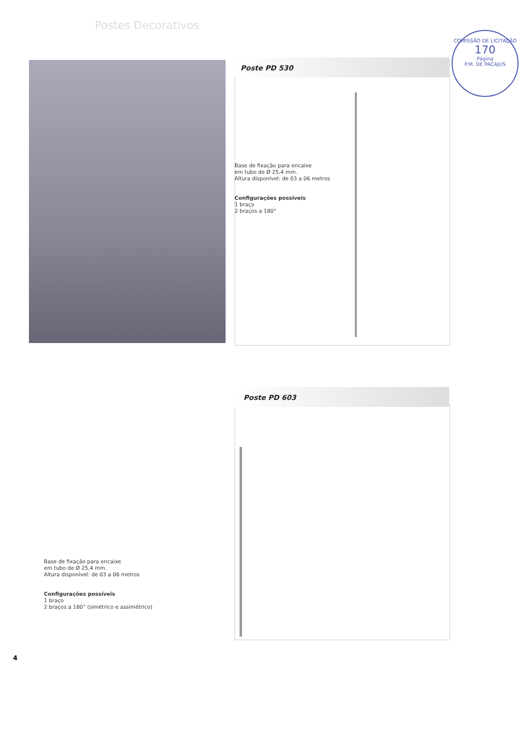Postes Decorativos
COMISSÃO DE LICITAÇÃO
170
Página
P.M. DE PACAJUS
Poste PD 530
Base de fixação para encaixe
em tubo de Ø 25,4 mm.
Altura disponível: de 03 a 06 metros
Configurações possíveis
1 braço
2 braços a 180°
Poste PD 603
Base de fixação para encaixe
em tubo de Ø 25,4 mm.
Altura disponível: de 03 a 06 metros
Configurações possíveis
1 braço
2 braços a 180° (simétrico e assimétrico)
4